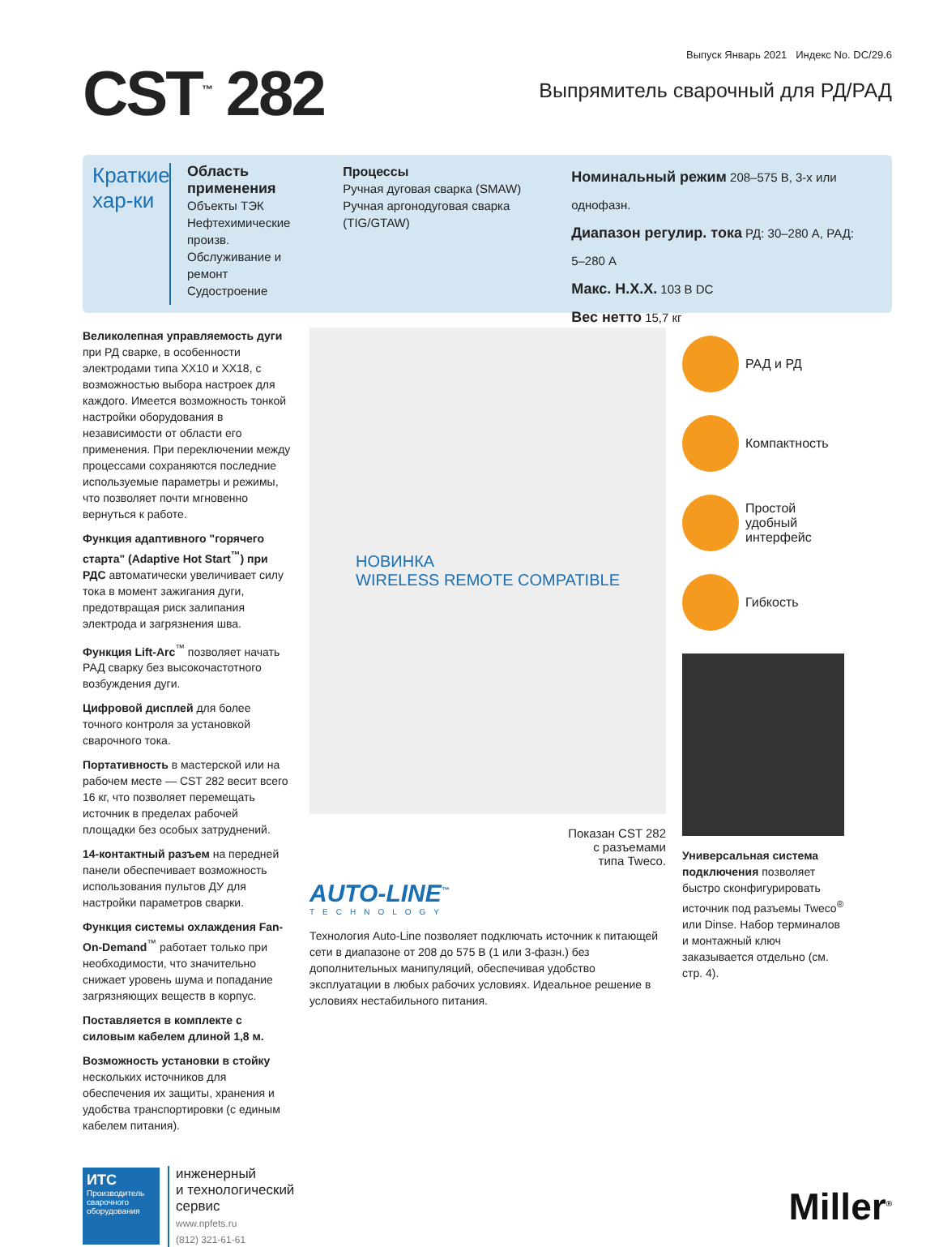CST<sup>™</sup> 282
Выпуск Январь 2021 Индекс No. DC/29.6
Выпрямитель сварочный для РД/РАД
Краткие
хар-ки
Область применения
Объекты ТЭК
Нефтехимические произв.
Обслуживание и ремонт
Судостроение
Процессы
Ручная дуговая сварка (SMAW)
Ручная аргонодуговая сварка (TIG/GTAW)
Номинальный режим 208–575 В, 3-х или однофазн.
Диапазон регулир. тока РД: 30–280 А, РАД: 5–280 А
Макс. Н.Х.Х. 103 В DC
Вес нетто 15,7 кг
Великолепная управляемость дуги при РД сварке, в особенности электродами типа XX10 и XX18, с возможностью выбора настроек для каждого. Имеется возможность тонкой настройки оборудования в независимости от области его применения. При переключении между процессами сохраняются последние используемые параметры и режимы, что позволяет почти мгновенно вернуться к работе.
Функция адаптивного "горячего старта" (Adaptive Hot Start<sup>™</sup>) при РДС автоматически увеличивает силу тока в момент зажигания дуги, предотвращая риск залипания электрода и загрязнения шва.
Функция Lift-Arc<sup>™</sup> позволяет начать РАД сварку без высокочастотного возбуждения дуги.
Цифровой дисплей для более точного контроля за установкой сварочного тока.
Портативность в мастерской или на рабочем месте — CST 282 весит всего 16 кг, что позволяет перемещать источник в пределах рабочей площадки без особых затруднений.
14-контактный разъем на передней панели обеспечивает возможность использования пультов ДУ для настройки параметров сварки.
Функция системы охлаждения Fan-On-Demand<sup>™</sup> работает только при необходимости, что значительно снижает уровень шума и попадание загрязняющих веществ в корпус.
Поставляется в комплекте с силовым кабелем длиной 1,8 м.
Возможность установки в стойку нескольких источников для обеспечения их защиты, хранения и удобства транспортировки (с единым кабелем питания).
НОВИНКА
WIRELESS REMOTE COMPATIBLE
Показан CST 282
с разъемами
типа Tweco.
AUTO-LINE<sup>™</sup>
TECHNOLOGY
Технология Auto-Line позволяет подключать источник к питающей сети в диапазоне от 208 до 575 В (1 или 3-фазн.) без дополнительных манипуляций, обеспечивая удобство эксплуатации в любых рабочих условиях. Идеальное решение в условиях нестабильного питания.
РАД и РД
Компактность
Простой удобный интерфейс
Гибкость
Универсальная система подключения позволяет быстро сконфигурировать источник под разъемы Tweco<sup>®</sup> или Dinse. Набор терминалов и монтажный ключ заказывается отдельно (см. стр. 4).
ИТС
Производитель сварочного оборудования
инженерный
и технологический
сервис
www.npfets.ru
(812) 321-61-61
Miller<sup>®</sup>